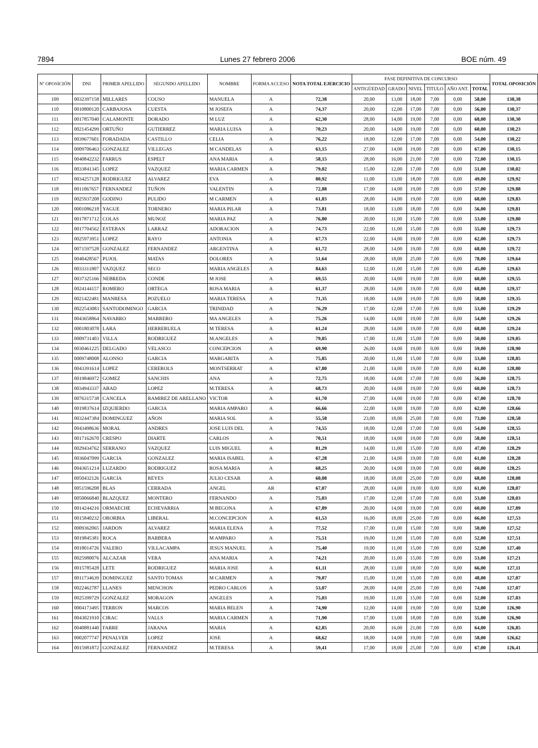7894 Lunes 27 febrero 2006 BOE núm. 49
| Nº OPOSICIÓN | DNI | PRIMER APELLIDO | SEGUNDO APELLIDO | NOMBRE | FORMA ACCESO | NOTA TOTAL EJERCICIO | FASE DEFINITIVA DE CONCURSO | | | | | | TOTAL OPOSICIÓN |
| --- | --- | --- | --- | --- | --- | --- | --- | --- | --- | --- | --- | --- | --- |
| | | | | | | | ANTIGÜEDAD | GRADO | NIVEL | TITULO | AÑO ANT. | TOTAL | |
| 109 | 0032397158 | MILLARES | COUSO | MANUELA | A | 72,38 | 20,00 | 13,00 | 18,00 | 7,00 | 0,00 | 58,00 | 130,38 |
| 110 | 0010800120 | CARBAJOSA | CUESTA | M JOSEFA | A | 74,37 | 20,00 | 12,00 | 17,00 | 7,00 | 0,00 | 56,00 | 130,37 |
| 111 | 0017857040 | CALAMONTE | DORADO | M LUZ | A | 62,30 | 28,00 | 14,00 | 19,00 | 7,00 | 0,00 | 68,00 | 130,30 |
| 112 | 0021454299 | ORTUÑO | GUTIERREZ | MARIA LUISA | A | 70,23 | 20,00 | 14,00 | 19,00 | 7,00 | 0,00 | 60,00 | 130,23 |
| 113 | 0039677601 | FORADADA | CASTILLO | CELIA | A | 76,22 | 18,00 | 12,00 | 17,00 | 7,00 | 0,00 | 54,00 | 130,22 |
| 114 | 0009706463 | GONZALEZ | VILLEGAS | M CANDELAS | A | 63,15 | 27,00 | 14,00 | 19,00 | 7,00 | 0,00 | 67,00 | 130,15 |
| 115 | 0040842232 | FARRUS | ESPELT | ANA MARIA | A | 58,15 | 28,00 | 16,00 | 21,00 | 7,00 | 0,00 | 72,00 | 130,15 |
| 116 | 0033841345 | LOPEZ | VAZQUEZ | MARIA CARMEN | A | 79,02 | 15,00 | 12,00 | 17,00 | 7,00 | 0,00 | 51,00 | 130,02 |
| 117 | 0034257128 | RODRIGUEZ | ALVAREZ | EVA | A | 80,92 | 11,00 | 13,00 | 18,00 | 7,00 | 0,00 | 49,00 | 129,92 |
| 118 | 0011067657 | FERNANDEZ | TUÑON | VALENTIN | A | 72,88 | 17,00 | 14,00 | 19,00 | 7,00 | 0,00 | 57,00 | 129,88 |
| 119 | 0025937208 | GODINO | PULIDO | M CARMEN | A | 61,83 | 28,00 | 14,00 | 19,00 | 7,00 | 0,00 | 68,00 | 129,83 |
| 120 | 0001086218 | YAGUE | TORNERO | MARIA PILAR | A | 73,81 | 18,00 | 13,00 | 18,00 | 7,00 | 0,00 | 56,00 | 129,81 |
| 121 | 0017871712 | COLAS | MUNOZ | MARIA PAZ | A | 76,80 | 20,00 | 11,00 | 15,00 | 7,00 | 0,00 | 53,00 | 129,80 |
| 122 | 0017704562 | ESTEBAN | LARRAZ | ADORACION | A | 74,73 | 22,00 | 11,00 | 15,00 | 7,00 | 0,00 | 55,00 | 129,73 |
| 123 | 0025973951 | LOPEZ | RAYO | ANTONIA | A | 67,73 | 22,00 | 14,00 | 19,00 | 7,00 | 0,00 | 62,00 | 129,73 |
| 124 | 0071597528 | GONZALEZ | FERNANDEZ | ARGENTINA | A | 61,72 | 28,00 | 14,00 | 19,00 | 7,00 | 0,00 | 68,00 | 129,72 |
| 125 | 0040428567 | PUJOL | MATAS | DOLORES | A | 51,64 | 28,00 | 18,00 | 25,00 | 7,00 | 0,00 | 78,00 | 129,64 |
| 126 | 0033311807 | VAZQUEZ | SECO | MARIA ANGELES | A | 84,63 | 12,00 | 11,00 | 15,00 | 7,00 | 0,00 | 45,00 | 129,63 |
| 127 | 0037325166 | NEBREDA | CONDE | M JOSE | A | 69,55 | 20,00 | 14,00 | 19,00 | 7,00 | 0,00 | 60,00 | 129,55 |
| 128 | 0024144157 | ROMERO | ORTEGA | ROSA MARIA | A | 61,37 | 28,00 | 14,00 | 19,00 | 7,00 | 0,00 | 68,00 | 129,37 |
| 129 | 0021422481 | MANRESA | POZUELO | MARIA TERESA | A | 71,35 | 18,00 | 14,00 | 19,00 | 7,00 | 0,00 | 58,00 | 129,35 |
| 130 | 0022543083 | SANTODOMINGO | GARCIA | TRINIDAD | A | 76,29 | 17,00 | 12,00 | 17,00 | 7,00 | 0,00 | 53,00 | 129,29 |
| 131 | 0043658864 | NAVARRO | MARRERO | MA ANGELES | A | 75,26 | 14,00 | 14,00 | 19,00 | 7,00 | 0,00 | 54,00 | 129,26 |
| 132 | 0001803078 | LARA | HERRERUELA | M TERESA | A | 61,24 | 28,00 | 14,00 | 19,00 | 7,00 | 0,00 | 68,00 | 129,24 |
| 133 | 0009731403 | VILLA | RODRIGUEZ | M.ANGELES | A | 79,05 | 17,00 | 11,00 | 15,00 | 7,00 | 0,00 | 50,00 | 129,05 |
| 134 | 0030461225 | DELGADO | VELASCO | CONCEPCION | A | 69,90 | 26,00 | 14,00 | 19,00 | 0,00 | 0,00 | 59,00 | 128,90 |
| 135 | 0009748008 | ALONSO | GARCIA | MARGARITA | A | 75,85 | 20,00 | 11,00 | 15,00 | 7,00 | 0,00 | 53,00 | 128,85 |
| 136 | 0043391614 | LOPEZ | CEREROLS | MONTSERRAT | A | 67,80 | 21,00 | 14,00 | 19,00 | 7,00 | 0,00 | 61,00 | 128,80 |
| 137 | 0019846972 | GOMEZ | SANCHIS | ANA | A | 72,75 | 18,00 | 14,00 | 17,00 | 7,00 | 0,00 | 56,00 | 128,75 |
| 138 | 0034943337 | ABAD | LOPEZ | M.TERESA | A | 68,73 | 20,00 | 14,00 | 19,00 | 7,00 | 0,00 | 60,00 | 128,73 |
| 139 | 0076315738 | CANCELA | RAMIREZ DE ARELLANO | VICTOR | A | 61,70 | 27,00 | 14,00 | 19,00 | 7,00 | 0,00 | 67,00 | 128,70 |
| 140 | 0019837614 | IZQUIERDO | GARCIA | MARIA AMPARO | A | 66,66 | 22,00 | 14,00 | 19,00 | 7,00 | 0,00 | 62,00 | 128,66 |
| 141 | 0032447384 | DOMINGUEZ | AÑON | MARIA SOL | A | 55,58 | 23,00 | 18,00 | 25,00 | 7,00 | 0,00 | 73,00 | 128,58 |
| 142 | 0043498636 | MORAL | ANDRES | JOSE LUIS DEL | A | 74,55 | 18,00 | 12,00 | 17,00 | 7,00 | 0,00 | 54,00 | 128,55 |
| 143 | 0017162670 | CRESPO | DIARTE | CARLOS | A | 70,51 | 18,00 | 14,00 | 19,00 | 7,00 | 0,00 | 58,00 | 128,51 |
| 144 | 0029434762 | SERRANO | VAZQUEZ | LUIS MIGUEL | A | 81,29 | 14,00 | 11,00 | 15,00 | 7,00 | 0,00 | 47,00 | 128,29 |
| 145 | 0036047099 | GARCIA | GONZALEZ | MARIA ISABEL | A | 67,28 | 21,00 | 14,00 | 19,00 | 7,00 | 0,00 | 61,00 | 128,28 |
| 146 | 0043651214 | LUZARDO | RODRIGUEZ | ROSA MARIA | A | 68,25 | 20,00 | 14,00 | 19,00 | 7,00 | 0,00 | 60,00 | 128,25 |
| 147 | 0050432126 | GARCIA | REYES | JULIO CESAR | A | 60,08 | 18,00 | 18,00 | 25,00 | 7,00 | 0,00 | 68,00 | 128,08 |
| 148 | 0051596208 | BLAS | CERRADA | ANGEL | AR | 67,07 | 28,00 | 14,00 | 19,00 | 0,00 | 0,00 | 61,00 | 128,07 |
| 149 | 0050066840 | BLAZQUEZ | MONTERO | FERNANDO | A | 75,03 | 17,00 | 12,00 | 17,00 | 7,00 | 0,00 | 53,00 | 128,03 |
| 150 | 0014244216 | ORMAECHE | ECHEVARRIA | M BEGONA | A | 67,89 | 20,00 | 14,00 | 19,00 | 7,00 | 0,00 | 60,00 | 127,89 |
| 151 | 0015840232 | ORORBIA | LIBERAL | M.CONCEPCION | A | 61,53 | 16,00 | 18,00 | 25,00 | 7,00 | 0,00 | 66,00 | 127,53 |
| 152 | 0009362065 | JARDON | ALVAREZ | MARIA ELENA | A | 77,52 | 17,00 | 11,00 | 15,00 | 7,00 | 0,00 | 50,00 | 127,52 |
| 153 | 0019845381 | ROCA | BARBERA | M AMPARO | A | 75,51 | 19,00 | 11,00 | 15,00 | 7,00 | 0,00 | 52,00 | 127,51 |
| 154 | 0018014726 | VALERO | VILLACAMPA | JESUS MANUEL | A | 75,40 | 19,00 | 11,00 | 15,00 | 7,00 | 0,00 | 52,00 | 127,40 |
| 155 | 0025980076 | ALCAZAR | VERA | ANA MARIA | A | 74,21 | 20,00 | 11,00 | 15,00 | 7,00 | 0,00 | 53,00 | 127,21 |
| 156 | 0015785428 | LETE | RODRIGUEZ | MARIA JOSE | A | 61,11 | 28,00 | 13,00 | 18,00 | 7,00 | 0,00 | 66,00 | 127,11 |
| 157 | 0011734639 | DOMINGUEZ | SANTO TOMAS | M CARMEN | A | 79,07 | 15,00 | 11,00 | 15,00 | 7,00 | 0,00 | 48,00 | 127,07 |
| 158 | 0022462787 | LLANES | MENCHON | PEDRO CARLOS | A | 53,07 | 28,00 | 14,00 | 25,00 | 7,00 | 0,00 | 74,00 | 127,07 |
| 159 | 0025399729 | GONZALEZ | MORAGON | ANGELES | A | 75,03 | 19,00 | 11,00 | 15,00 | 7,00 | 0,00 | 52,00 | 127,03 |
| 160 | 0004173495 | TERRON | MARCOS | MARIA BELEN | A | 74,90 | 12,00 | 14,00 | 19,00 | 7,00 | 0,00 | 52,00 | 126,90 |
| 161 | 0043021910 | CIRAC | VALLS | MARIA CARMEN | A | 71,90 | 17,00 | 13,00 | 18,00 | 7,00 | 0,00 | 55,00 | 126,90 |
| 162 | 0040881440 | FARRE | JARANA | MARIA | A | 62,85 | 20,00 | 16,00 | 21,00 | 7,00 | 0,00 | 64,00 | 126,85 |
| 163 | 0002077747 | PENALVER | LOPEZ | JOSE | A | 68,62 | 18,00 | 14,00 | 19,00 | 7,00 | 0,00 | 58,00 | 126,62 |
| 164 | 0015981872 | GONZALEZ | FERNANDEZ | M.TERESA | A | 59,41 | 17,00 | 18,00 | 25,00 | 7,00 | 0,00 | 67,00 | 126,41 |